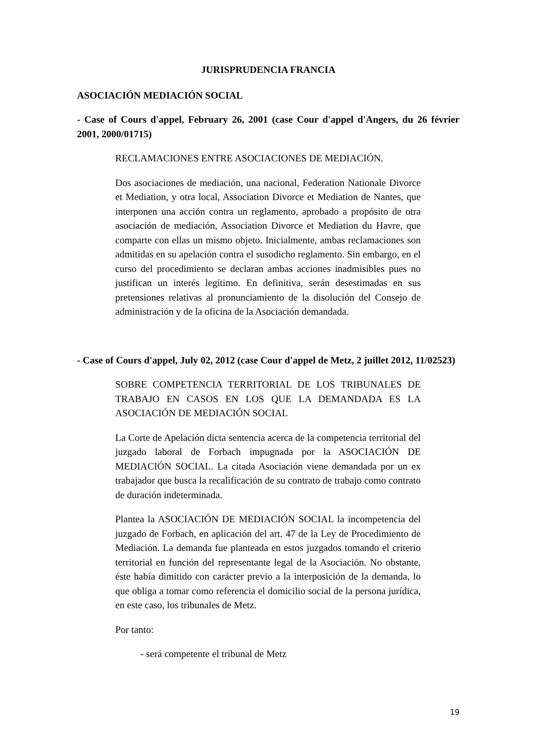JURISPRUDENCIA FRANCIA
ASOCIACIÓN MEDIACIÓN SOCIAL
- Case of Cours d'appel, February 26, 2001 (case Cour d'appel d'Angers, du 26 février 2001, 2000/01715)
RECLAMACIONES ENTRE ASOCIACIONES DE MEDIACIÓN.
Dos asociaciones de mediación, una nacional, Federation Nationale Divorce et Mediation, y otra local, Association Divorce et Mediation de Nantes, que interponen una acción contra un reglamento, aprobado a propósito de otra asociación de mediación, Association Divorce et Mediation du Havre, que comparte con ellas un mismo objeto. Inicialmente, ambas reclamaciones son admitidas en su apelación contra el susodicho reglamento. Sin embargo, en el curso del procedimiento se declaran ambas acciones inadmisibles pues no justifican un interés legítimo. En definitiva, serán desestimadas en sus pretensiones relativas al pronunciamiento de la disolución del Consejo de administración y de la oficina de la Asociación demandada.
- Case of Cours d'appel, July 02, 2012 (case Cour d'appel de Metz, 2 juillet 2012, 11/02523)
SOBRE COMPETENCIA TERRITORIAL DE LOS TRIBUNALES DE TRABAJO EN CASOS EN LOS QUE LA DEMANDADA ES LA ASOCIACIÓN DE MEDIACIÓN SOCIAL
La Corte de Apelación dicta sentencia acerca de la competencia territorial del juzgado laboral de Forbach impugnada por la ASOCIACIÓN DE MEDIACIÓN SOCIAL. La citada Asociación viene demandada por un ex trabajador que busca la recalificación de su contrato de trabajo como contrato de duración indeterminada.
Plantea la ASOCIACIÓN DE MEDIACIÓN SOCIAL la incompetencia del juzgado de Forbach, en aplicación del art. 47 de la Ley de Procedimiento de Mediación. La demanda fue planteada en estos juzgados tomando el criterio territorial en función del representante legal de la Asociación. No obstante, éste había dimitido con carácter previo a la interposición de la demanda, lo que obliga a tomar como referencia el domicilio social de la persona jurídica, en este caso, los tribunales de Metz.
Por tanto:
- será competente el tribunal de Metz
19